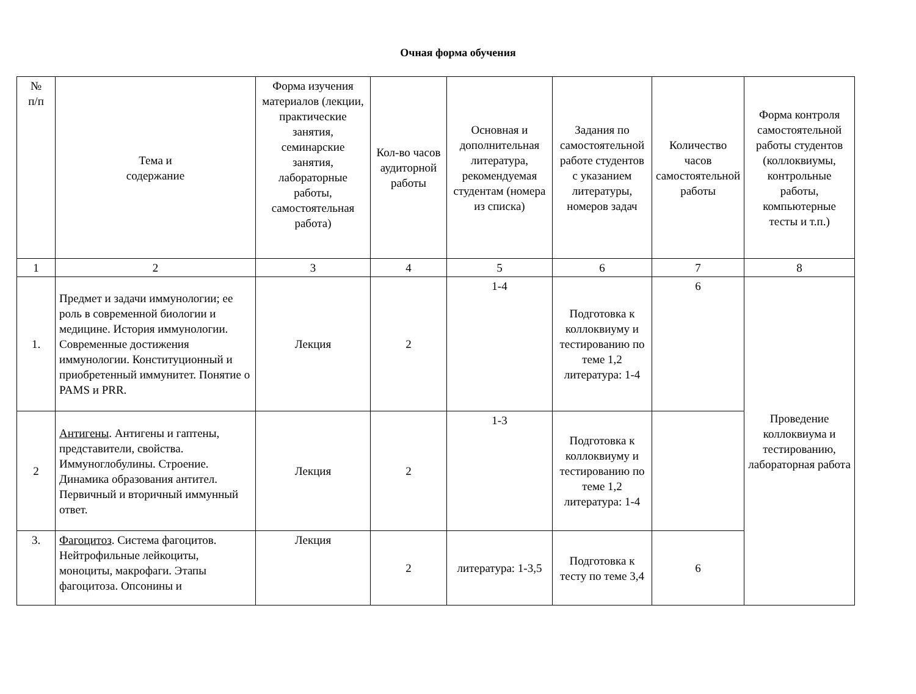Очная форма обучения
| № п/п | Тема и содержание | Форма изучения материалов (лекции, практические занятия, семинарские занятия, лабораторные работы, самостоятельная работа) | Кол-во часов аудиторной работы | Основная и дополнительная литература, рекомендуемая студентам (номера из списка) | Задания по самостоятельной работе студентов с указанием литературы, номеров задач | Количество часов самостоятельной работы | Форма контроля самостоятельной работы студентов (коллоквиумы, контрольные работы, компьютерные тесты и т.п.) |
| --- | --- | --- | --- | --- | --- | --- | --- |
| 1 | 2 | 3 | 4 | 5 | 6 | 7 | 8 |
| 1. | Предмет и задачи иммунологии; ее роль в современной биологии и медицине. История иммунологии. Современные достижения иммунологии. Конституционный и приобретенный иммунитет. Понятие о PAMS и PRR. | Лекция | 2 | 1-4 | Подготовка к коллоквиуму и тестированию по теме 1,2 литература: 1-4 | 6 | Проведение коллоквиума и тестированию, лабораторная работа |
| 2 | Антигены . Антигены и гаптены, представители, свойства. Иммуноглобулины. Строение. Динамика образования антител. Первичный и вторичный иммунный ответ. | Лекция | 2 | 1-3 | Подготовка к коллоквиуму и тестированию по теме 1,2 литература: 1-4 | | |
| 3. | Фагоцитоз . Система фагоцитов. Нейтрофильные лейкоциты, моноциты, макрофаги. Этапы фагоцитоза. Опсонины и | Лекция | 2 | литература: 1-3,5 | Подготовка к тесту по теме 3,4 | 6 | |